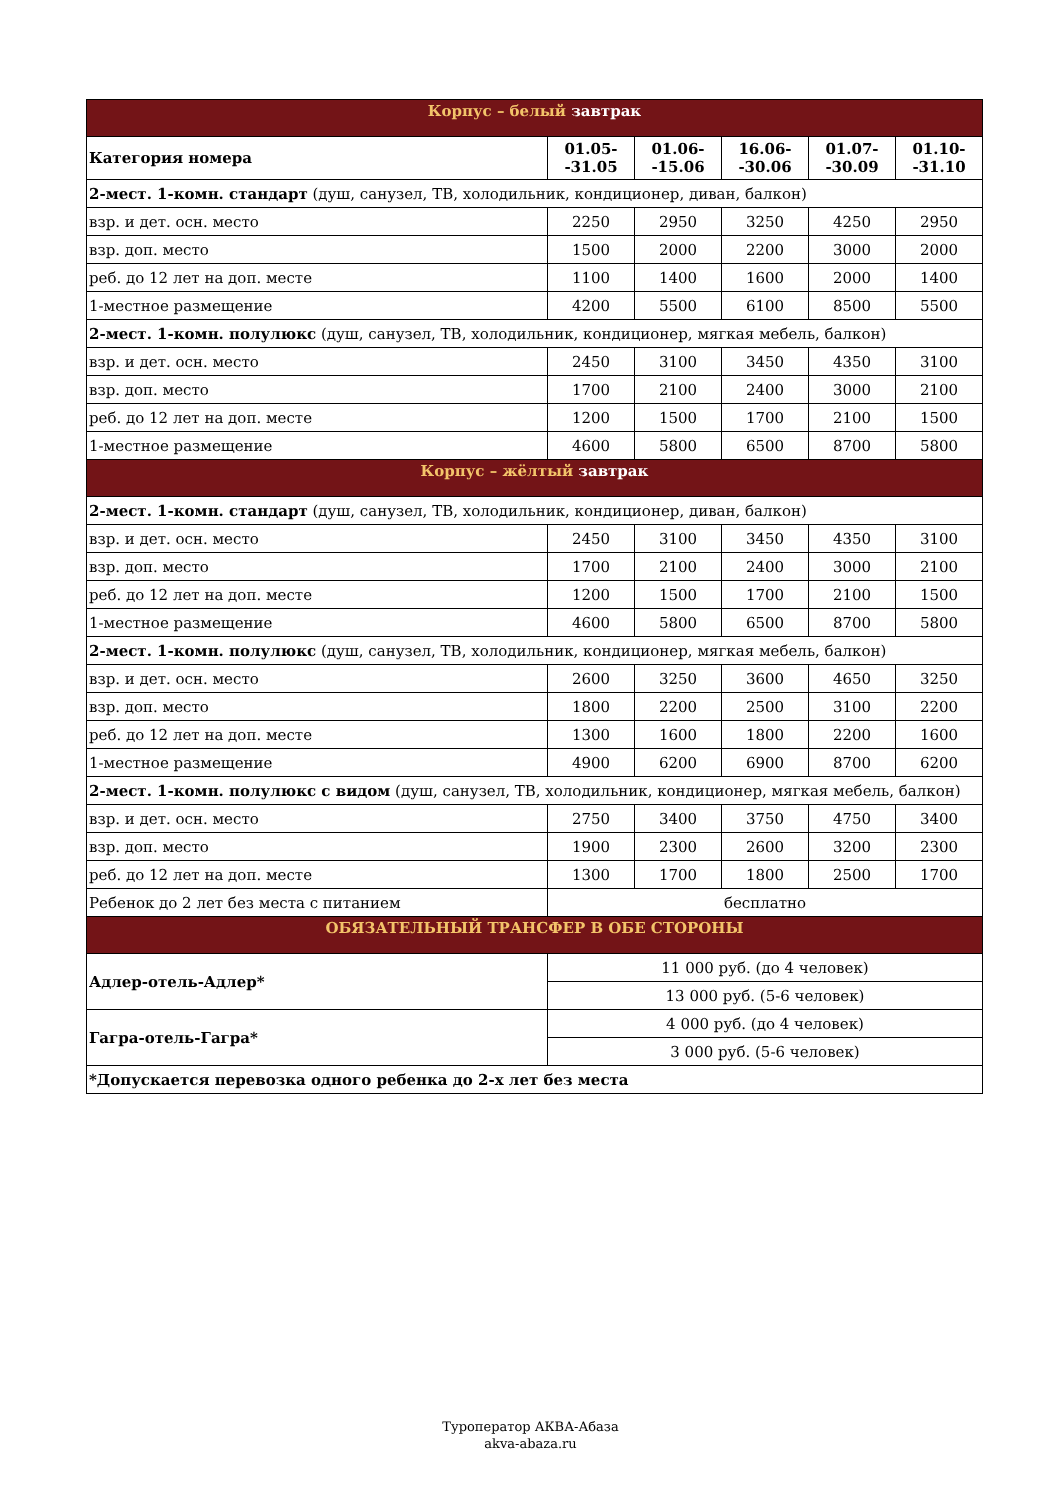| Корпус – белый завтрак | | | | | |
| Категория номера | 01.05- -31.05 | 01.06- -15.06 | 16.06- -30.06 | 01.07- -30.09 | 01.10- -31.10 |
| 2-мест. 1-комн. стандарт (душ, санузел, ТВ, холодильник, кондиционер, диван, балкон) | | | | | |
| взр. и дет. осн. место | 2250 | 2950 | 3250 | 4250 | 2950 |
| взр. доп. место | 1500 | 2000 | 2200 | 3000 | 2000 |
| реб. до 12 лет на доп. месте | 1100 | 1400 | 1600 | 2000 | 1400 |
| 1-местное размещение | 4200 | 5500 | 6100 | 8500 | 5500 |
| 2-мест. 1-комн. полулюкс (душ, санузел, ТВ, холодильник, кондиционер, мягкая мебель, балкон) | | | | | |
| взр. и дет. осн. место | 2450 | 3100 | 3450 | 4350 | 3100 |
| взр. доп. место | 1700 | 2100 | 2400 | 3000 | 2100 |
| реб. до 12 лет на доп. месте | 1200 | 1500 | 1700 | 2100 | 1500 |
| 1-местное размещение | 4600 | 5800 | 6500 | 8700 | 5800 |
| Корпус – жёлтый завтрак | | | | | |
| 2-мест. 1-комн. стандарт (душ, санузел, ТВ, холодильник, кондиционер, диван, балкон) | | | | | |
| взр. и дет. осн. место | 2450 | 3100 | 3450 | 4350 | 3100 |
| взр. доп. место | 1700 | 2100 | 2400 | 3000 | 2100 |
| реб. до 12 лет на доп. месте | 1200 | 1500 | 1700 | 2100 | 1500 |
| 1-местное размещение | 4600 | 5800 | 6500 | 8700 | 5800 |
| 2-мест. 1-комн. полулюкс (душ, санузел, ТВ, холодильник, кондиционер, мягкая мебель, балкон) | | | | | |
| взр. и дет. осн. место | 2600 | 3250 | 3600 | 4650 | 3250 |
| взр. доп. место | 1800 | 2200 | 2500 | 3100 | 2200 |
| реб. до 12 лет на доп. месте | 1300 | 1600 | 1800 | 2200 | 1600 |
| 1-местное размещение | 4900 | 6200 | 6900 | 8700 | 6200 |
| 2-мест. 1-комн. полулюкс с видом (душ, санузел, ТВ, холодильник, кондиционер, мягкая мебель, балкон) | | | | | |
| взр. и дет. осн. место | 2750 | 3400 | 3750 | 4750 | 3400 |
| взр. доп. место | 1900 | 2300 | 2600 | 3200 | 2300 |
| реб. до 12 лет на доп. месте | 1300 | 1700 | 1800 | 2500 | 1700 |
| Ребенок до 2 лет без места с питанием | бесплатно | | | | |
| ОБЯЗАТЕЛЬНЫЙ ТРАНСФЕР В ОБЕ СТОРОНЫ | | | | | |
| Адлер-отель-Адлер* | 11 000 руб. (до 4 человек) | | | | |
| | 13 000 руб. (5-6 человек) | | | | |
| Гагра-отель-Гагра* | 4 000 руб. (до 4 человек) | | | | |
| | 3 000 руб. (5-6 человек) | | | | |
| *Допускается перевозка одного ребенка до 2-х лет без места | | | | | |
Туроператор АКВА-Абаза
akva-abaza.ru